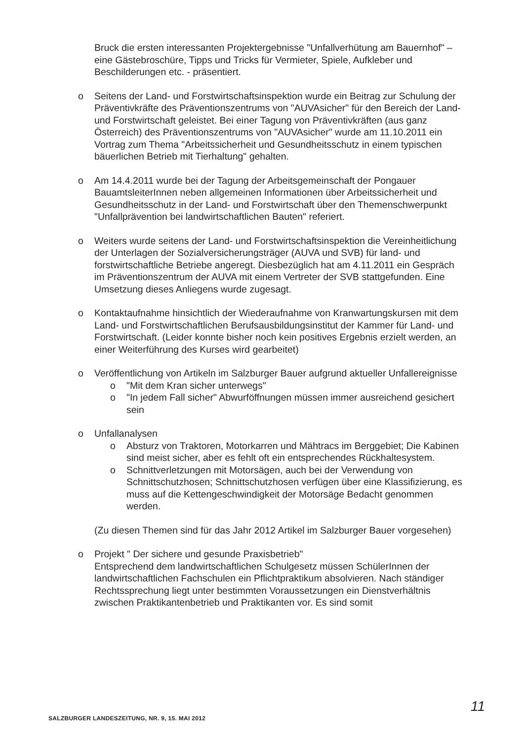Bruck die ersten interessanten Projektergebnisse "Unfallverhütung am Bauernhof" – eine Gästebroschüre, Tipps und Tricks für Vermieter, Spiele, Aufkleber und Beschilderungen etc. - präsentiert.
o Seitens der Land- und Forstwirtschaftsinspektion wurde ein Beitrag zur Schulung der Präventivkräfte des Präventionszentrums von "AUVAsicher" für den Bereich der Land- und Forstwirtschaft geleistet. Bei einer Tagung von Präventivkräften (aus ganz Österreich) des Präventionszentrums von "AUVAsicher" wurde am 11.10.2011 ein Vortrag zum Thema "Arbeitssicherheit und Gesundheitsschutz in einem typischen bäuerlichen Betrieb mit Tierhaltung" gehalten.
o Am 14.4.2011 wurde bei der Tagung der Arbeitsgemeinschaft der Pongauer BauamtsleiterInnen neben allgemeinen Informationen über Arbeitssicherheit und Gesundheitsschutz in der Land- und Forstwirtschaft über den Themenschwerpunkt "Unfallprävention bei landwirtschaftlichen Bauten" referiert.
o Weiters wurde seitens der Land- und Forstwirtschaftsinspektion die Vereinheitlichung der Unterlagen der Sozialversicherungsträger (AUVA und SVB) für land- und forstwirtschaftliche Betriebe angeregt. Diesbezüglich hat am 4.11.2011 ein Gespräch im Präventionszentrum der AUVA mit einem Vertreter der SVB stattgefunden. Eine Umsetzung dieses Anliegens wurde zugesagt.
o Kontaktaufnahme hinsichtlich der Wiederaufnahme von Kranwartungskursen mit dem Land- und Forstwirtschaftlichen Berufsausbildungsinstitut der Kammer für Land- und Forstwirtschaft. (Leider konnte bisher noch kein positives Ergebnis erzielt werden, an einer Weiterführung des Kurses wird gearbeitet)
o Veröffentlichung von Artikeln im Salzburger Bauer aufgrund aktueller Unfallereignisse
o "Mit dem Kran sicher unterwegs"
o "In jedem Fall sicher" Abwurföffnungen müssen immer ausreichend gesichert sein
o Unfallanalysen
o Absturz von Traktoren, Motorkarren und Mähtracs im Berggebiet; Die Kabinen sind meist sicher, aber es fehlt oft ein entsprechendes Rückhaltesystem.
o Schnittverletzungen mit Motorsägen, auch bei der Verwendung von Schnittschutzhosen; Schnittschutzhosen verfügen über eine Klassifizierung, es muss auf die Kettengeschwindigkeit der Motorsäge Bedacht genommen werden.
(Zu diesen Themen sind für das Jahr 2012 Artikel im Salzburger Bauer vorgesehen)
o Projekt " Der sichere und gesunde Praxisbetrieb"
Entsprechend dem landwirtschaftlichen Schulgesetz müssen SchülerInnen der landwirtschaftlichen Fachschulen ein Pflichtpraktikum absolvieren. Nach ständiger Rechtssprechung liegt unter bestimmten Voraussetzungen ein Dienstverhältnis zwischen Praktikantenbetrieb und Praktikanten vor. Es sind somit
SALZBURGER LANDESZEITUNG, NR. 9, 15. MAI 2012
11